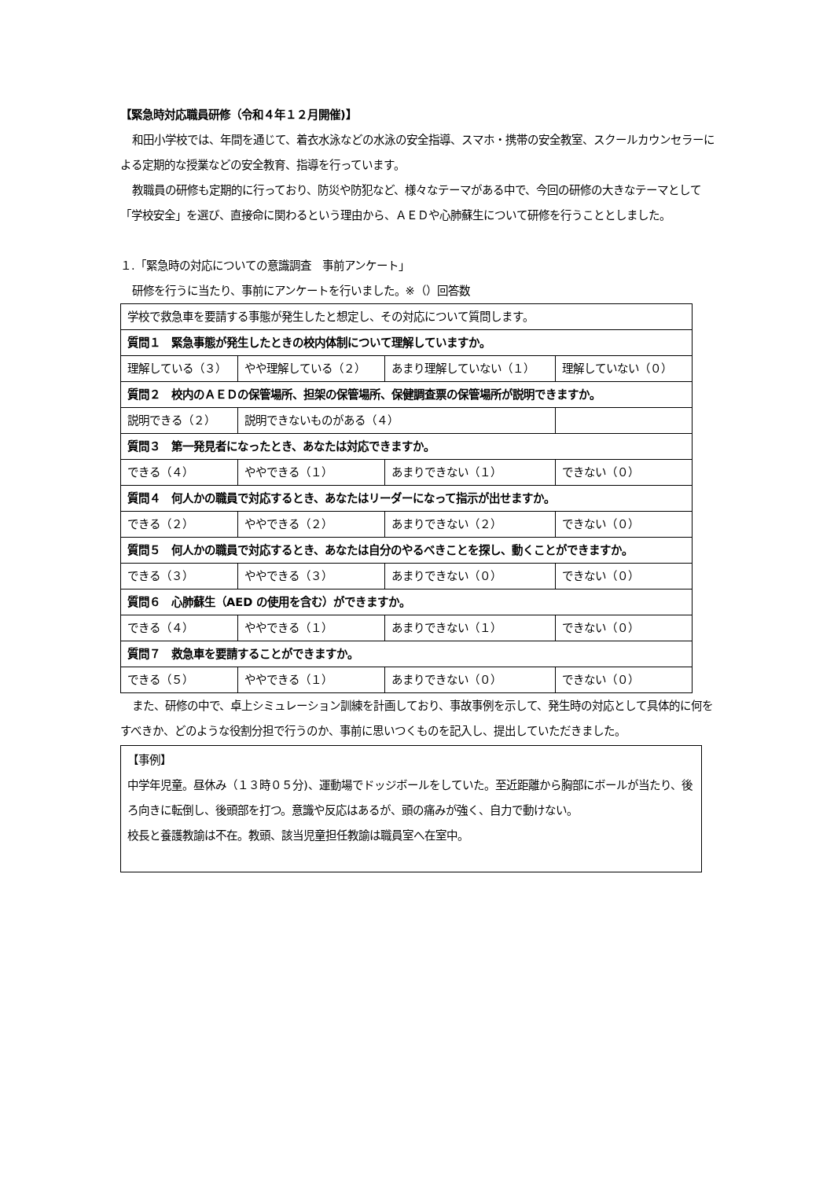【緊急時対応職員研修（令和４年１２月開催)】
和田小学校では、年間を通じて、着衣水泳などの水泳の安全指導、スマホ・携帯の安全教室、スクールカウンセラーによる定期的な授業などの安全教育、指導を行っています。
教職員の研修も定期的に行っており、防災や防犯など、様々なテーマがある中で、今回の研修の大きなテーマとして「学校安全」を選び、直接命に関わるという理由から、ＡＥＤや心肺蘇生について研修を行うこととしました。
１.「緊急時の対応についての意識調査　事前アンケート」
研修を行うに当たり、事前にアンケートを行いました。※（）回答数
| 学校で救急車を要請する事態が発生したと想定し、その対応について質問します。 | | | |
| 質問１ 緊急事態が発生したときの校内体制について理解していますか。 | | | |
| 理解している（３） | やや理解している（２） | あまり理解していない（１） | 理解していない（０） |
| 質問２ 校内のＡＥＤの保管場所、担架の保管場所、保健調査票の保管場所が説明できますか。 | | | |
| 説明できる（２） | 説明できないものがある（４） | | |
| 質問３ 第一発見者になったとき、あなたは対応できますか。 | | | |
| できる（４） | ややできる（１） | あまりできない（１） | できない（０） |
| 質問４ 何人かの職員で対応するとき、あなたはリーダーになって指示が出せますか。 | | | |
| できる（２） | ややできる（２） | あまりできない（２） | できない（０） |
| 質問５ 何人かの職員で対応するとき、あなたは自分のやるべきことを探し、動くことができますか。 | | | |
| できる（３） | ややできる（３） | あまりできない（０） | できない（０） |
| 質問６ 心肺蘇生（AED の使用を含む）ができますか。 | | | |
| できる（４） | ややできる（１） | あまりできない（１） | できない（０） |
| 質問７ 救急車を要請することができますか。 | | | |
| できる（５） | ややできる（１） | あまりできない（０） | できない（０） |
また、研修の中で、卓上シミュレーション訓練を計画しており、事故事例を示して、発生時の対応として具体的に何をすべきか、どのような役割分担で行うのか、事前に思いつくものを記入し、提出していただきました。
【事例】
中学年児童。昼休み（１３時０５分)、運動場でドッジボールをしていた。至近距離から胸部にボールが当たり、後ろ向きに転倒し、後頭部を打つ。意識や反応はあるが、頭の痛みが強く、自力で動けない。
校長と養護教諭は不在。教頭、該当児童担任教諭は職員室へ在室中。